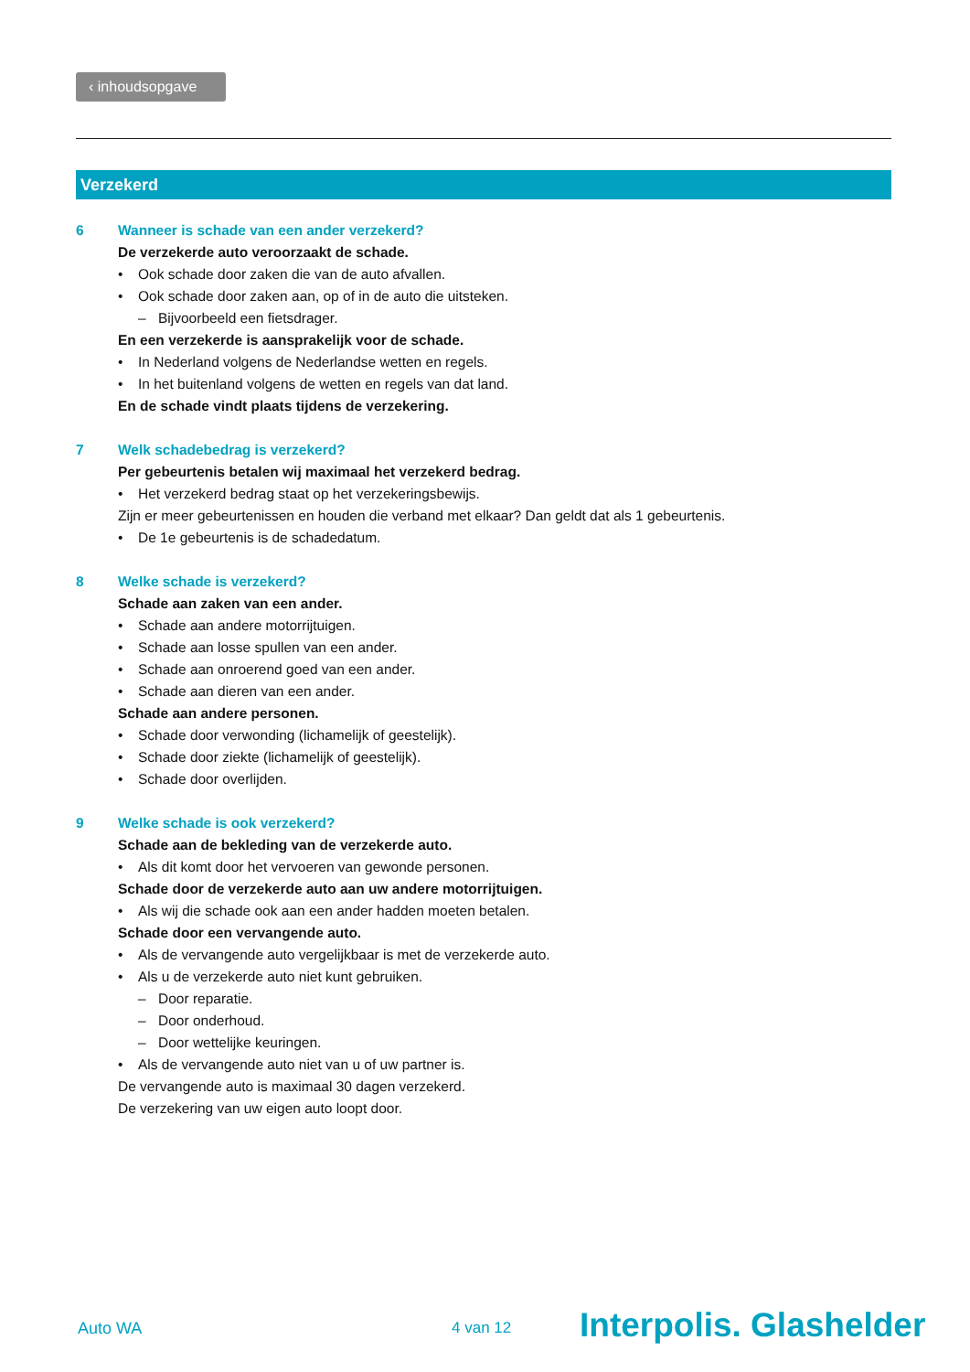‹ inhoudsopgave
Verzekerd
6 Wanneer is schade van een ander verzekerd?
De verzekerde auto veroorzaakt de schade.
• Ook schade door zaken die van de auto afvallen.
• Ook schade door zaken aan, op of in de auto die uitsteken.
– Bijvoorbeeld een fietsdrager.
En een verzekerde is aansprakelijk voor de schade.
• In Nederland volgens de Nederlandse wetten en regels.
• In het buitenland volgens de wetten en regels van dat land.
En de schade vindt plaats tijdens de verzekering.
7 Welk schadebedrag is verzekerd?
Per gebeurtenis betalen wij maximaal het verzekerd bedrag.
• Het verzekerd bedrag staat op het verzekeringsbewijs.
Zijn er meer gebeurtenissen en houden die verband met elkaar? Dan geldt dat als 1 gebeurtenis.
• De 1e gebeurtenis is de schadedatum.
8 Welke schade is verzekerd?
Schade aan zaken van een ander.
• Schade aan andere motorrijtuigen.
• Schade aan losse spullen van een ander.
• Schade aan onroerend goed van een ander.
• Schade aan dieren van een ander.
Schade aan andere personen.
• Schade door verwonding (lichamelijk of geestelijk).
• Schade door ziekte (lichamelijk of geestelijk).
• Schade door overlijden.
9 Welke schade is ook verzekerd?
Schade aan de bekleding van de verzekerde auto.
• Als dit komt door het vervoeren van gewonde personen.
Schade door de verzekerde auto aan uw andere motorrijtuigen.
• Als wij die schade ook aan een ander hadden moeten betalen.
Schade door een vervangende auto.
• Als de vervangende auto vergelijkbaar is met de verzekerde auto.
• Als u de verzekerde auto niet kunt gebruiken.
– Door reparatie.
– Door onderhoud.
– Door wettelijke keuringen.
• Als de vervangende auto niet van u of uw partner is.
De vervangende auto is maximaal 30 dagen verzekerd.
De verzekering van uw eigen auto loopt door.
Auto WA 4 van 12 Interpolis. Glashelder